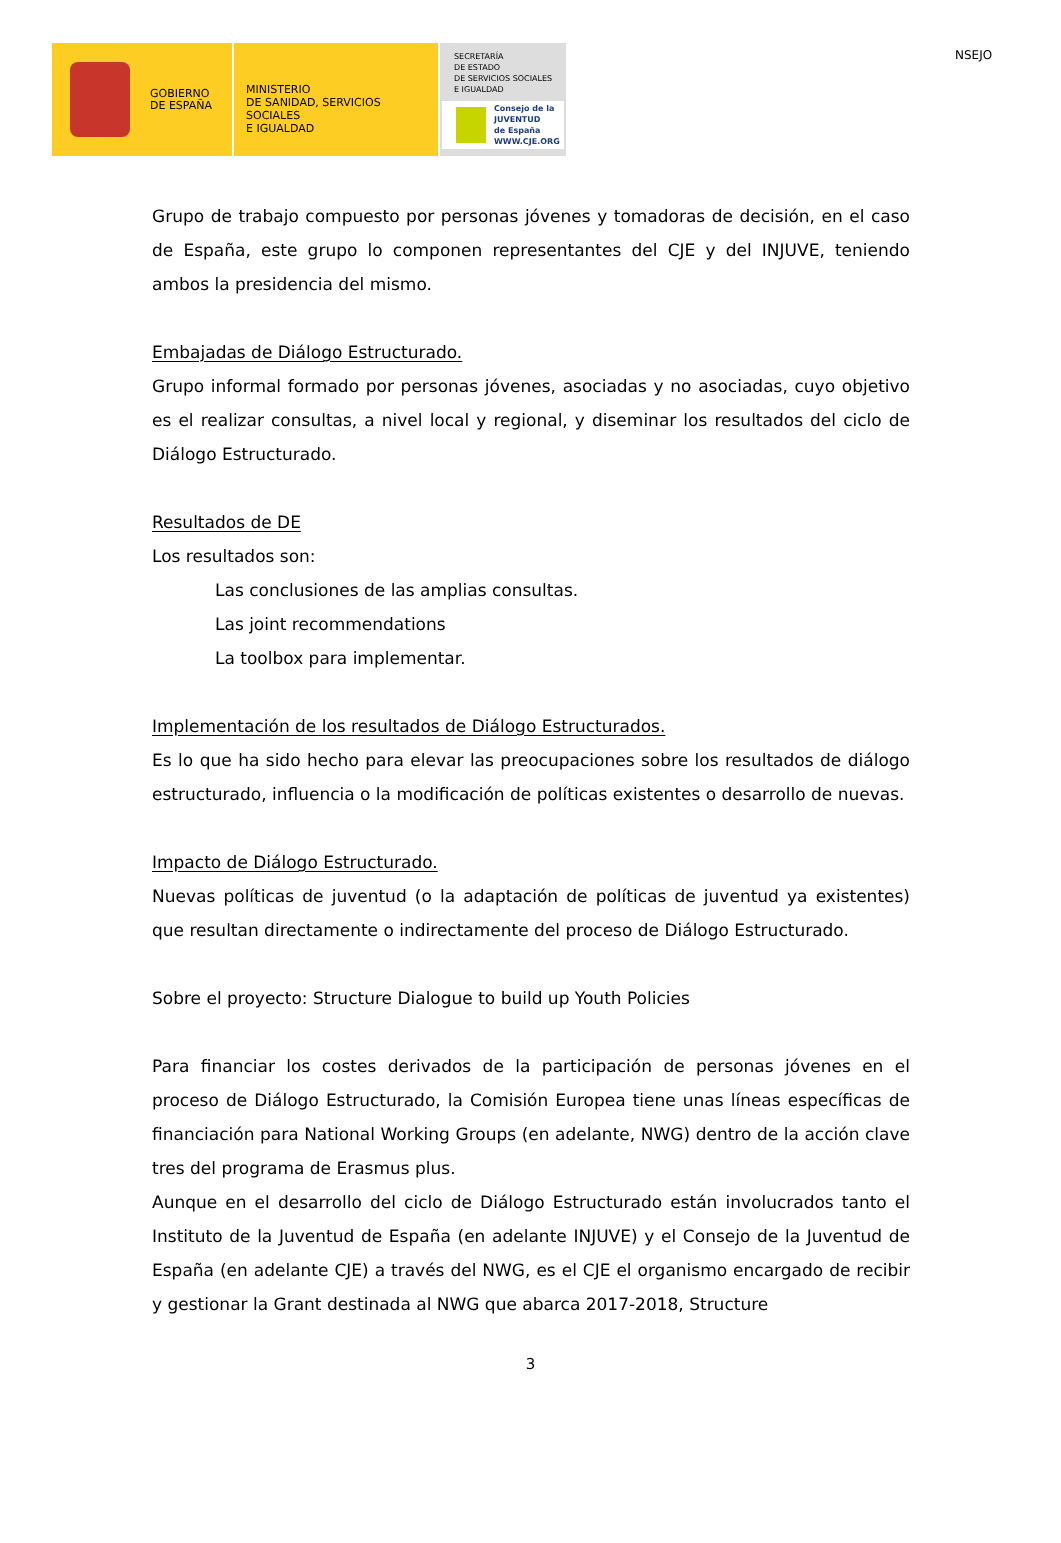NSEJO
GOBIERNO
DE ESPAÑA
MINISTERIO
DE SANIDAD, SERVICIOS SOCIALES
E IGUALDAD
SECRETARÍA
DE ESTADO
DE SERVICIOS SOCIALES
E IGUALDAD
Consejo de la
JUVENTUD
de España
WWW.CJE.ORG
Grupo de trabajo compuesto por personas jóvenes y tomadoras de decisión, en el caso de España, este grupo lo componen representantes del CJE y del INJUVE, teniendo ambos la presidencia del mismo.
Embajadas de Diálogo Estructurado.
Grupo informal formado por personas jóvenes, asociadas y no asociadas, cuyo objetivo es el realizar consultas, a nivel local y regional, y diseminar los resultados del ciclo de Diálogo Estructurado.
Resultados de DE
Los resultados son:
Las conclusiones de las amplias consultas.
Las joint recommendations
La toolbox para implementar.
Implementación de los resultados de Diálogo Estructurados.
Es lo que ha sido hecho para elevar las preocupaciones sobre los resultados de diálogo estructurado, influencia o la modificación de políticas existentes o desarrollo de nuevas.
Impacto de Diálogo Estructurado.
Nuevas políticas de juventud (o la adaptación de políticas de juventud ya existentes) que resultan directamente o indirectamente del proceso de Diálogo Estructurado.
Sobre el proyecto: Structure Dialogue to build up Youth Policies
Para financiar los costes derivados de la participación de personas jóvenes en el proceso de Diálogo Estructurado, la Comisión Europea tiene unas líneas específicas de financiación para National Working Groups (en adelante, NWG) dentro de la acción clave tres del programa de Erasmus plus.
Aunque en el desarrollo del ciclo de Diálogo Estructurado están involucrados tanto el Instituto de la Juventud de España (en adelante INJUVE) y el Consejo de la Juventud de España (en adelante CJE) a través del NWG, es el CJE el organismo encargado de recibir y gestionar la Grant destinada al NWG que abarca 2017-2018, Structure
3